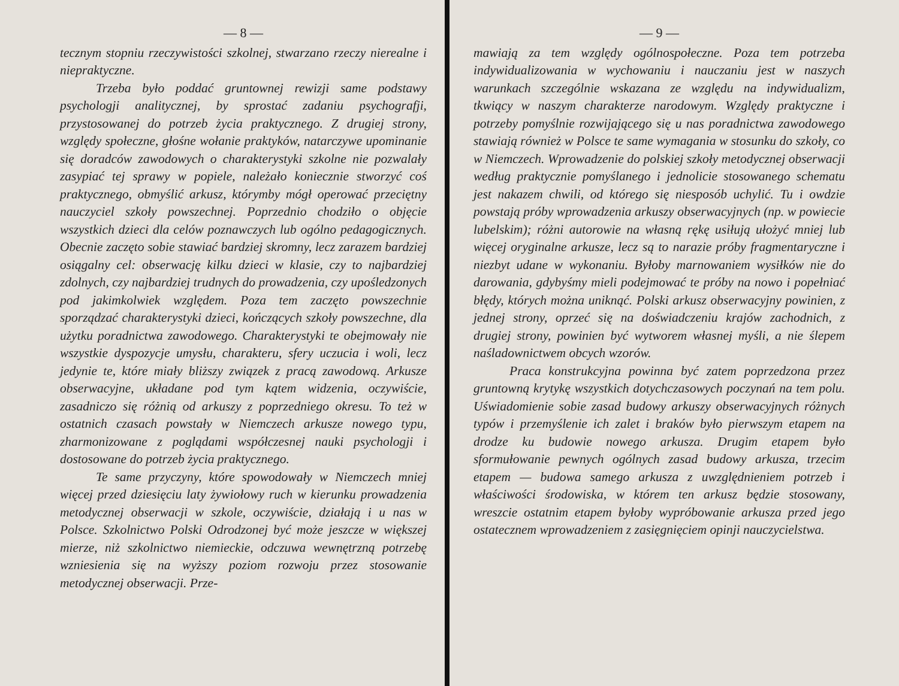— 8 —
tecznym stopniu rzeczywistości szkolnej, stwarzano rzeczy nierealne i niepraktyczne.
Trzeba było poddać gruntownej rewizji same podstawy psychologji analitycznej, by sprostać zadaniu psychografji, przystosowanej do potrzeb życia praktycznego. Z drugiej strony, względy społeczne, głośne wołanie praktyków, natarczywe upominanie się doradców zawodowych o charakterystyki szkolne nie pozwalały zasypiać tej sprawy w popiele, należało koniecznie stworzyć coś praktycznego, obmyślić arkusz, którymby mógł operować przeciętny nauczyciel szkoły powszechnej. Poprzednio chodziło o objęcie wszystkich dzieci dla celów poznawczych lub ogólno pedagogicznych. Obecnie zaczęto sobie stawiać bardziej skromny, lecz zarazem bardziej osiągalny cel: obserwację kilku dzieci w klasie, czy to najbardziej zdolnych, czy najbardziej trudnych do prowadzenia, czy upośledzonych pod jakimkolwiek względem. Poza tem zaczęto powszechnie sporządzać charakterystyki dzieci, kończących szkoły powszechne, dla użytku poradnictwa zawodowego. Charakterystyki te obejmowały nie wszystkie dyspozycje umysłu, charakteru, sfery uczucia i woli, lecz jedynie te, które miały bliższy związek z pracą zawodową. Arkusze obserwacyjne, układane pod tym kątem widzenia, oczywiście, zasadniczo się różnią od arkuszy z poprzedniego okresu. To też w ostatnich czasach powstały w Niemczech arkusze nowego typu, zharmonizowane z poglądami współczesnej nauki psychologji i dostosowane do potrzeb życia praktycznego.
Te same przyczyny, które spowodowały w Niemczech mniej więcej przed dziesięciu laty żywiołowy ruch w kierunku prowadzenia metodycznej obserwacji w szkole, oczywiście, działają i u nas w Polsce. Szkolnictwo Polski Odrodzonej być może jeszcze w większej mierze, niż szkolnictwo niemieckie, odczuwa wewnętrzną potrzebę wzniesienia się na wyższy poziom rozwoju przez stosowanie metodycznej obserwacji. Prze-
— 9 —
mawiają za tem względy ogólnospołeczne. Poza tem potrzeba indywidualizowania w wychowaniu i nauczaniu jest w naszych warunkach szczególnie wskazana ze względu na indywidualizm, tkwiący w naszym charakterze narodowym. Względy praktyczne i potrzeby pomyślnie rozwijającego się u nas poradnictwa zawodowego stawiają również w Polsce te same wymagania w stosunku do szkoły, co w Niemczech. Wprowadzenie do polskiej szkoły metodycznej obserwacji według praktycznie pomyślanego i jednolicie stosowanego schematu jest nakazem chwili, od którego się niesposób uchylić. Tu i owdzie powstają próby wprowadzenia arkuszy obserwacyjnych (np. w powiecie lubelskim); różni autorowie na własną rękę usiłują ułożyć mniej lub więcej oryginalne arkusze, lecz są to narazie próby fragmentaryczne i niezbyt udane w wykonaniu. Byłoby marnowaniem wysiłków nie do darowania, gdybyśmy mieli podejmować te próby na nowo i popełniać błędy, których można uniknąć. Polski arkusz obserwacyjny powinien, z jednej strony, oprzeć się na doświadczeniu krajów zachodnich, z drugiej strony, powinien być wytworem własnej myśli, a nie ślepem naśladownictwem obcych wzorów.
Praca konstrukcyjna powinna być zatem poprzedzona przez gruntowną krytykę wszystkich dotychczasowych poczynań na tem polu. Uświadomienie sobie zasad budowy arkuszy obserwacyjnych różnych typów i przemyślenie ich zalet i braków było pierwszym etapem na drodze ku budowie nowego arkusza. Drugim etapem było sformułowanie pewnych ogólnych zasad budowy arkusza, trzecim etapem — budowa samego arkusza z uwzględnieniem potrzeb i właściwości środowiska, w którem ten arkusz będzie stosowany, wreszcie ostatnim etapem byłoby wypróbowanie arkusza przed jego ostatecznem wprowadzeniem z zasięgnięciem opinji nauczycielstwa.